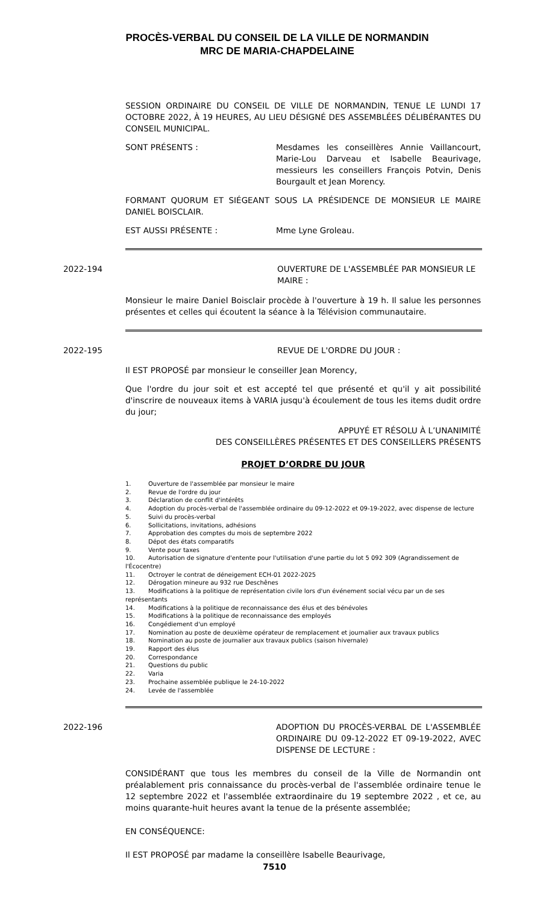PROCÈS-VERBAL DU CONSEIL DE LA VILLE DE NORMANDIN
MRC DE MARIA-CHAPDELAINE
SESSION ORDINAIRE DU CONSEIL DE VILLE DE NORMANDIN, TENUE LE LUNDI 17 OCTOBRE 2022, À 19 HEURES, AU LIEU DÉSIGNÉ DES ASSEMBLÉES DÉLIBÉRANTES DU CONSEIL MUNICIPAL.
SONT PRÉSENTS : Mesdames les conseillères Annie Vaillancourt, Marie-Lou Darveau et Isabelle Beaurivage, messieurs les conseillers François Potvin, Denis Bourgault et Jean Morency.
FORMANT QUORUM ET SIÉGEANT SOUS LA PRÉSIDENCE DE MONSIEUR LE MAIRE DANIEL BOISCLAIR.
EST AUSSI PRÉSENTE : Mme Lyne Groleau.
2022-194 OUVERTURE DE L'ASSEMBLÉE PAR MONSIEUR LE MAIRE :
Monsieur le maire Daniel Boisclair procède à l'ouverture à 19 h. Il salue les personnes présentes et celles qui écoutent la séance à la Télévision communautaire.
2022-195 REVUE DE L'ORDRE DU JOUR :
Il EST PROPOSÉ par monsieur le conseiller Jean Morency,
Que l'ordre du jour soit et est accepté tel que présenté et qu'il y ait possibilité d'inscrire de nouveaux items à VARIA jusqu'à écoulement de tous les items dudit ordre du jour;
APPUYÉ ET RÉSOLU À L’UNANIMITÉ
DES CONSEILLÈRES PRÉSENTES ET DES CONSEILLERS PRÉSENTS
PROJET D’ORDRE DU JOUR
1. Ouverture de l'assemblée par monsieur le maire
2. Revue de l'ordre du jour
3. Déclaration de conflit d'intérêts
4. Adoption du procès-verbal de l'assemblée ordinaire du 09-12-2022 et 09-19-2022, avec dispense de lecture
5. Suivi du procès-verbal
6. Sollicitations, invitations, adhésions
7. Approbation des comptes du mois de septembre 2022
8. Dépot des états comparatifs
9. Vente pour taxes
10. Autorisation de signature d'entente pour l'utilisation d'une partie du lot 5 092 309 (Agrandissement de l'Écocentre)
11. Octroyer le contrat de déneigement ECH-01 2022-2025
12. Dérogation mineure au 932 rue Deschênes
13. Modifications à la politique de représentation civile lors d'un événement social vécu par un de ses représentants
14. Modifications à la politique de reconnaissance des élus et des bénévoles
15. Modifications à la politique de reconnaissance des employés
16. Congédiement d'un employé
17. Nomination au poste de deuxième opérateur de remplacement et journalier aux travaux publics
18. Nomination au poste de journalier aux travaux publics (saison hivernale)
19. Rapport des élus
20. Correspondance
21. Questions du public
22. Varia
23. Prochaine assemblée publique le 24-10-2022
24. Levée de l'assemblée
2022-196 ADOPTION DU PROCÈS-VERBAL DE L'ASSEMBLÉE ORDINAIRE DU 09-12-2022 ET 09-19-2022, AVEC DISPENSE DE LECTURE :
CONSIDÉRANT que tous les membres du conseil de la Ville de Normandin ont préalablement pris connaissance du procès-verbal de l'assemblée ordinaire tenue le 12 septembre 2022 et l'assemblée extraordinaire du 19 septembre 2022 , et ce, au moins quarante-huit heures avant la tenue de la présente assemblée;
EN CONSÉQUENCE:
Il EST PROPOSÉ par madame la conseillère Isabelle Beaurivage,
7510